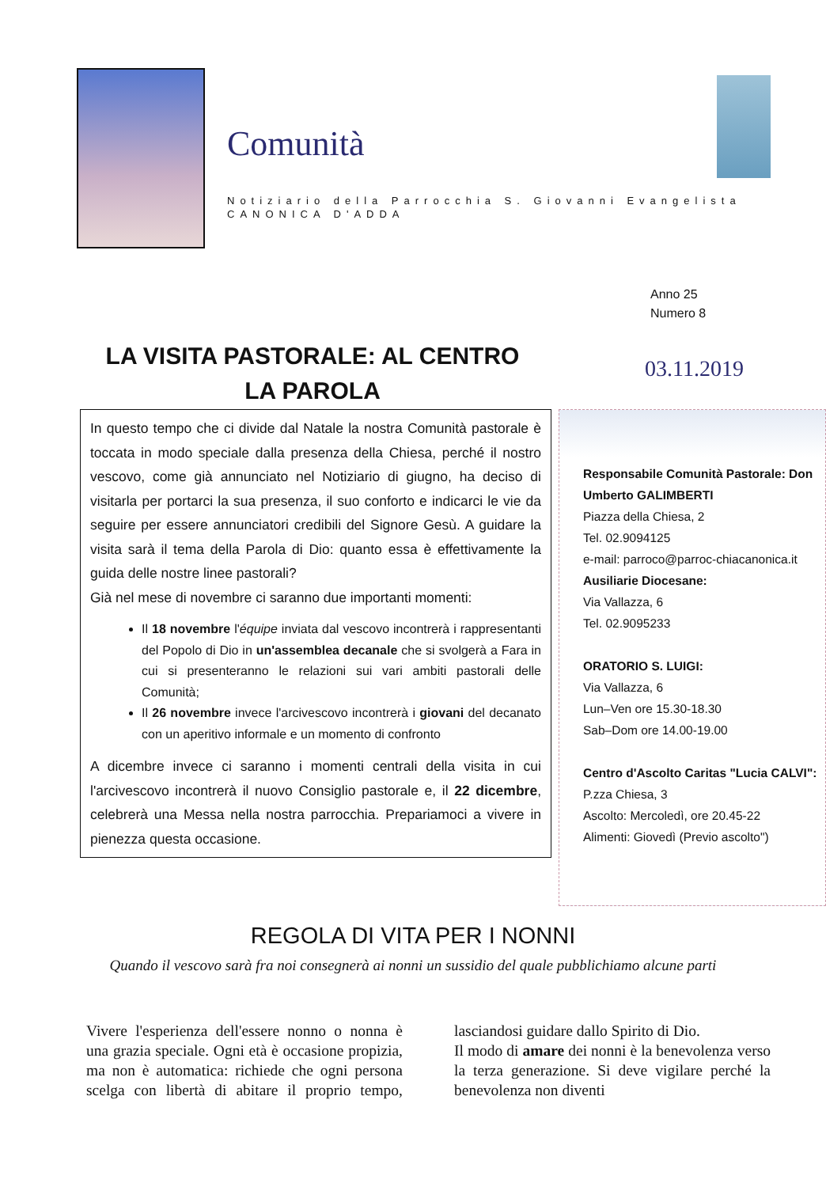Comunità
Notiziario della Parrocchia S. Giovanni Evangelista
CANONICA D'ADDA
Anno 25
Numero 8
LA VISITA PASTORALE: AL CENTRO LA PAROLA
03.11.2019
In questo tempo che ci divide dal Natale la nostra Comunità pastorale è toccata in modo speciale dalla presenza della Chiesa, perché il nostro vescovo, come già annunciato nel Notiziario di giugno, ha deciso di visitarla per portarci la sua presenza, il suo conforto e indicarci le vie da seguire per essere annunciatori credibili del Signore Gesù. A guidare la visita sarà il tema della Parola di Dio: quanto essa è effettivamente la guida delle nostre linee pastorali?
Già nel mese di novembre ci saranno due importanti momenti:
Il 18 novembre l'équipe inviata dal vescovo incontrerà i rappresentanti del Popolo di Dio in un'assemblea decanale che si svolgerà a Fara in cui si presenteranno le relazioni sui vari ambiti pastorali delle Comunità;
Il 26 novembre invece l'arcivescovo incontrerà i giovani del decanato con un aperitivo informale e un momento di confronto
A dicembre invece ci saranno i momenti centrali della visita in cui l'arcivescovo incontrerà il nuovo Consiglio pastorale e, il 22 dicembre, celebrerà una Messa nella nostra parrocchia. Prepariamoci a vivere in pienezza questa occasione.
Responsabile Comunità Pastorale: Don Umberto GALIMBERTI
Piazza della Chiesa, 2
Tel. 02.9094125
e-mail: parroco@parroc-chiacanonica.it
Ausiliarie Diocesane:
Via Vallazza, 6
Tel. 02.9095233
ORATORIO S. LUIGI:
Via Vallazza, 6
Lun–Ven ore 15.30-18.30
Sab–Dom ore 14.00-19.00
Centro d'Ascolto Caritas "Lucia CALVI":
P.zza Chiesa, 3
Ascolto: Mercoledì, ore 20.45-22
Alimenti: Giovedì (Previo ascolto")
REGOLA DI VITA PER I NONNI
Quando il vescovo sarà fra noi consegnerà ai nonni un sussidio del quale pubblichiamo alcune parti
Vivere l'esperienza dell'essere nonno o nonna è una grazia speciale. Ogni età è occasione propizia, ma non è automatica: richiede che ogni persona scelga con libertà di abitare il proprio tempo, lasciandosi guidare dallo Spirito di Dio.
Il modo di amare dei nonni è la benevolenza verso la terza generazione. Si deve vigilare perché la benevolenza non diventi